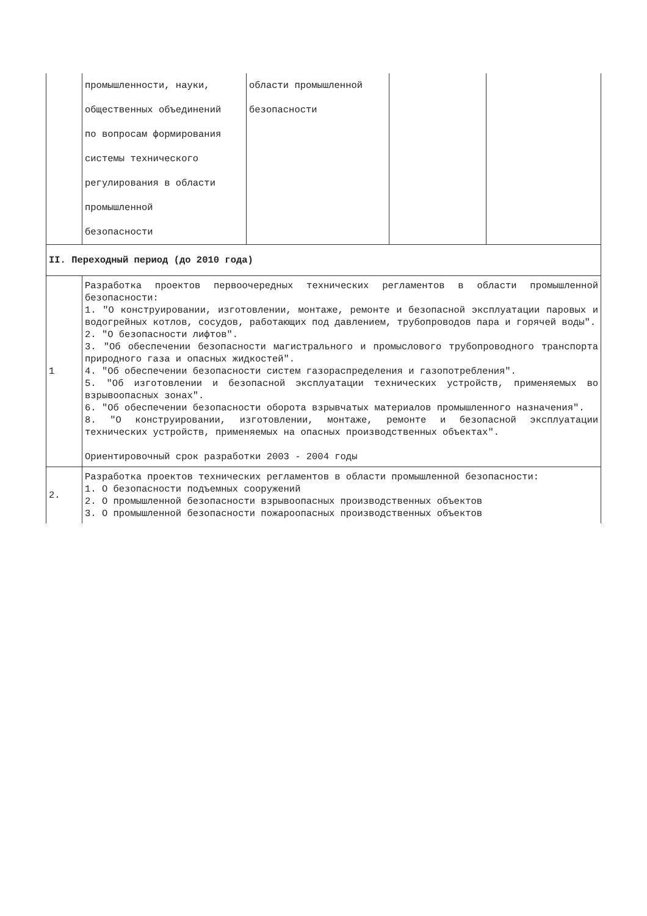| | промышленности, науки, | области промышленной | | |
| | общественных объединений | безопасности | | |
| | по вопросам формирования | | | |
| | системы технического | | | |
| | регулирования в области | | | |
| | промышленной | | | |
| | безопасности | | | |
| II. Переходный период (до 2010 года) | | | | |
| 1 | Разработка проектов первоочередных технических регламентов в области промышленной безопасности: 1. "О конструировании, изготовлении, монтаже, ремонте и безопасной эксплуатации паровых и водогрейных котлов, сосудов, работающих под давлением, трубопроводов пара и горячей воды". 2. "О безопасности лифтов". 3. "Об обеспечении безопасности магистрального и промыслового трубопроводного транспорта природного газа и опасных жидкостей". 4. "Об обеспечении безопасности систем газораспределения и газопотребления". 5. "Об изготовлении и безопасной эксплуатации технических устройств, применяемых во взрывоопасных зонах". 6. "Об обеспечении безопасности оборота взрывчатых материалов промышленного назначения". 8. "О конструировании, изготовлении, монтаже, ремонте и безопасной эксплуатации технических устройств, применяемых на опасных производственных объектах". Ориентировочный срок разработки 2003 - 2004 годы | | | |
| 2. | Разработка проектов технических регламентов в области промышленной безопасности: 1. О безопасности подъемных сооружений 2. О промышленной безопасности взрывоопасных производственных объектов 3. О промышленной безопасности пожароопасных производственных объектов | | | |